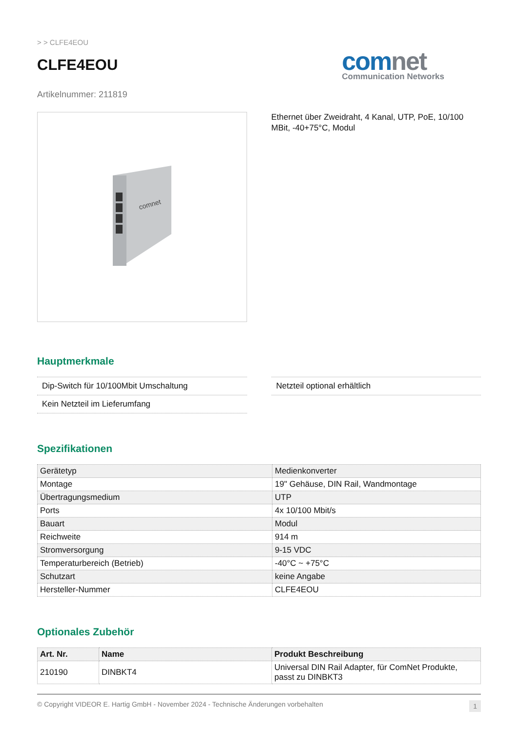> > CLFE4EOU
CLFE4EOU
comnet
Communication Networks
Artikelnummer: 211819
comnet
Ethernet über Zweidraht, 4 Kanal, UTP, PoE, 10/100 MBit, -40+75°C, Modul
Hauptmerkmale
Dip-Switch für 10/100Mbit Umschaltung
Kein Netzteil im Lieferumfang
Netzteil optional erhältlich
Spezifikationen
| Gerätetyp | Medienkonverter |
| Montage | 19" Gehäuse, DIN Rail, Wandmontage |
| Übertragungsmedium | UTP |
| Ports | 4x 10/100 Mbit/s |
| Bauart | Modul |
| Reichweite | 914 m |
| Stromversorgung | 9-15 VDC |
| Temperaturbereich (Betrieb) | -40°C ~ +75°C |
| Schutzart | keine Angabe |
| Hersteller-Nummer | CLFE4EOU |
Optionales Zubehör
| Art. Nr. | Name | Produkt Beschreibung |
| --- | --- | --- |
| 210190 | DINBKT4 | Universal DIN Rail Adapter, für ComNet Produkte, passt zu DINBKT3 |
© Copyright VIDEOR E. Hartig GmbH - November 2024 - Technische Änderungen vorbehalten 1